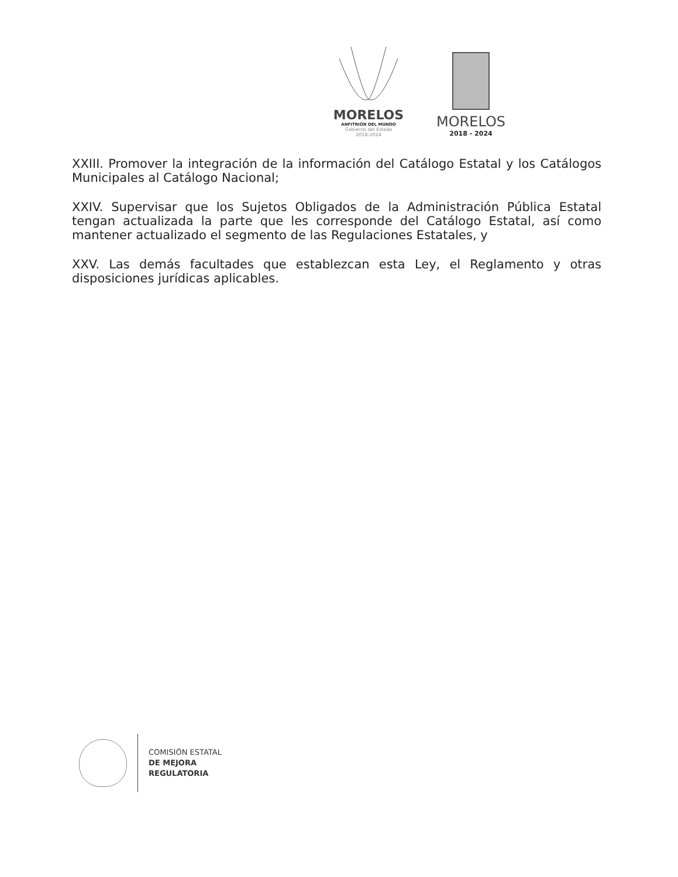MORELOS
ANFITRIÓN DEL MUNDO
Gobierno del Estado
2018-2024
MORELOS
2018 - 2024
XXIII. Promover la integración de la información del Catálogo Estatal y los Catálogos Municipales al Catálogo Nacional;
XXIV. Supervisar que los Sujetos Obligados de la Administración Pública Estatal tengan actualizada la parte que les corresponde del Catálogo Estatal, así como mantener actualizado el segmento de las Regulaciones Estatales, y
XXV. Las demás facultades que establezcan esta Ley, el Reglamento y otras disposiciones jurídicas aplicables.
COMISIÓN ESTATAL
DE MEJORA
REGULATORIA